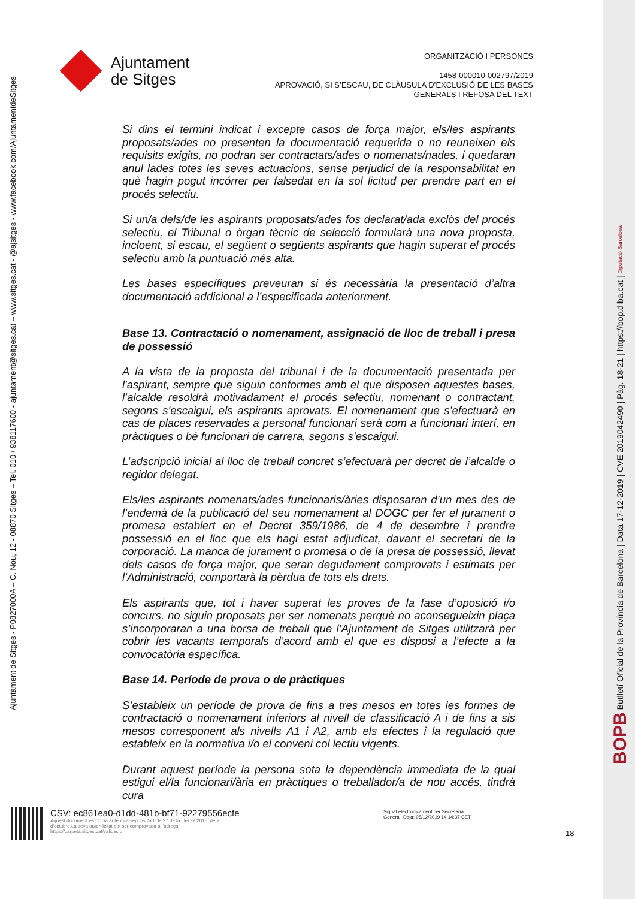Ajuntament
de Sitges
ORGANITZACIÓ I PERSONES
1458-000010-002797/2019
APROVACIÓ, SI S’ESCAU, DE CLÀUSULA D’EXCLUSIÓ DE LES BASES
GENERALS I REFOSA DEL TEXT
Ajuntament de Sitges - P0827000A – C. Nou, 12 - 08870 Sitges – Tel. 010 / 938117600 - ajuntament@sitges.cat – www.sitges.cat - @ajsitges - www.facebook.com/AjuntamentdeSitges
Si dins el termini indicat i excepte casos de força major, els/les aspirants proposats/ades no presenten la documentació requerida o no reuneixen els requisits exigits, no podran ser contractats/ades o nomenats/nades, i quedaran anul lades totes les seves actuacions, sense perjudici de la responsabilitat en què hagin pogut incórrer per falsedat en la sol licitud per prendre part en el procés selectiu.
Si un/a dels/de les aspirants proposats/ades fos declarat/ada exclòs del procés selectiu, el Tribunal o òrgan tècnic de selecció formularà una nova proposta, incloent, si escau, el següent o següents aspirants que hagin superat el procés selectiu amb la puntuació més alta.
Les bases específiques preveuran si és necessària la presentació d’altra documentació addicional a l’especificada anteriorment.
Base 13. Contractació o nomenament, assignació de lloc de treball i presa de possessió
A la vista de la proposta del tribunal i de la documentació presentada per l'aspirant, sempre que siguin conformes amb el que disposen aquestes bases, l’alcalde resoldrà motivadament el procés selectiu, nomenant o contractant, segons s'escaigui, els aspirants aprovats. El nomenament que s’efectuarà en cas de places reservades a personal funcionari serà com a funcionari interí, en pràctiques o bé funcionari de carrera, segons s’escaigui.
L’adscripció inicial al lloc de treball concret s’efectuarà per decret de l’alcalde o regidor delegat.
Els/les aspirants nomenats/ades funcionaris/àries disposaran d’un mes des de l’endemà de la publicació del seu nomenament al DOGC per fer el jurament o promesa establert en el Decret 359/1986, de 4 de desembre i prendre possessió en el lloc que els hagi estat adjudicat, davant el secretari de la corporació. La manca de jurament o promesa o de la presa de possessió, llevat dels casos de força major, que seran degudament comprovats i estimats per l’Administració, comportarà la pèrdua de tots els drets.
Els aspirants que, tot i haver superat les proves de la fase d’oposició i/o concurs, no siguin proposats per ser nomenats perquè no aconsegueixin plaça s’incorporaran a una borsa de treball que l’Ajuntament de Sitges utilitzarà per cobrir les vacants temporals d’acord amb el que es disposi a l’efecte a la convocatòria específica.
Base 14. Període de prova o de pràctiques
S’estableix un període de prova de fins a tres mesos en totes les formes de contractació o nomenament inferiors al nivell de classificació A i de fins a sis mesos corresponent als nivells A1 i A2, amb els efectes i la regulació que estableix en la normativa i/o el conveni col lectiu vigents.
Durant aquest període la persona sota la dependència immediata de la qual estigui el/la funcionari/ària en pràctiques o treballador/a de nou accés, tindrà cura
CSV: ec861ea0-d1dd-481b-bf71-92279556ecfe
Aquest document és Còpia autèntica segons l'article 27 de la Llei 39/2015, de 2 d'octubre.La seva autenticitat pot ser comprovada a l'adreça https://carpeta.sitges.cat/validacio
Signat electrònicament per Secretaria
General. Data: 05/12/2019 14:14:37 CET
18
BOPB Butlletí Oficial de la Província de Barcelona | Data 17-12-2019 | CVE 2019042490 | Pàg. 18-21 | https://bop.diba.cat | Diputació Barcelona